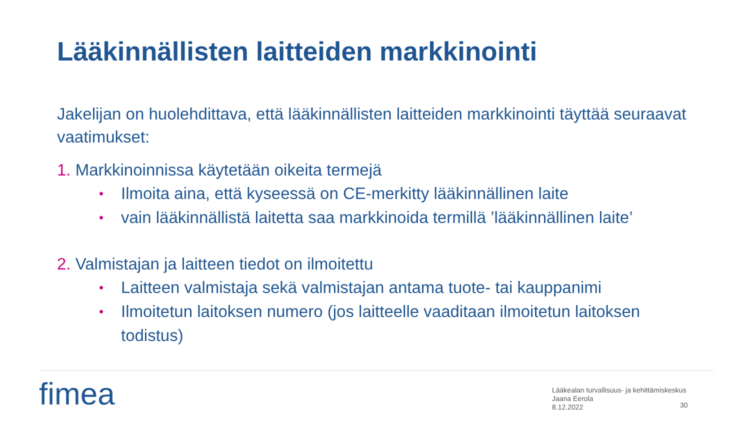Lääkinnällisten laitteiden markkinointi
Jakelijan on huolehdittava, että lääkinnällisten laitteiden markkinointi täyttää seuraavat vaatimukset:
1. Markkinoinnissa käytetään oikeita termejä
• Ilmoita aina, että kyseessä on CE-merkitty lääkinnällinen laite
• vain lääkinnällistä laitetta saa markkinoida termillä ’lääkinnällinen laite’
2. Valmistajan ja laitteen tiedot on ilmoitettu
• Laitteen valmistaja sekä valmistajan antama tuote- tai kauppanimi
• Ilmoitetun laitoksen numero (jos laitteelle vaaditaan ilmoitetun laitoksen todistus)
fimea
Lääkealan turvallisuus- ja kehittämiskeskus
Jaana Eerola
8.12.2022
30